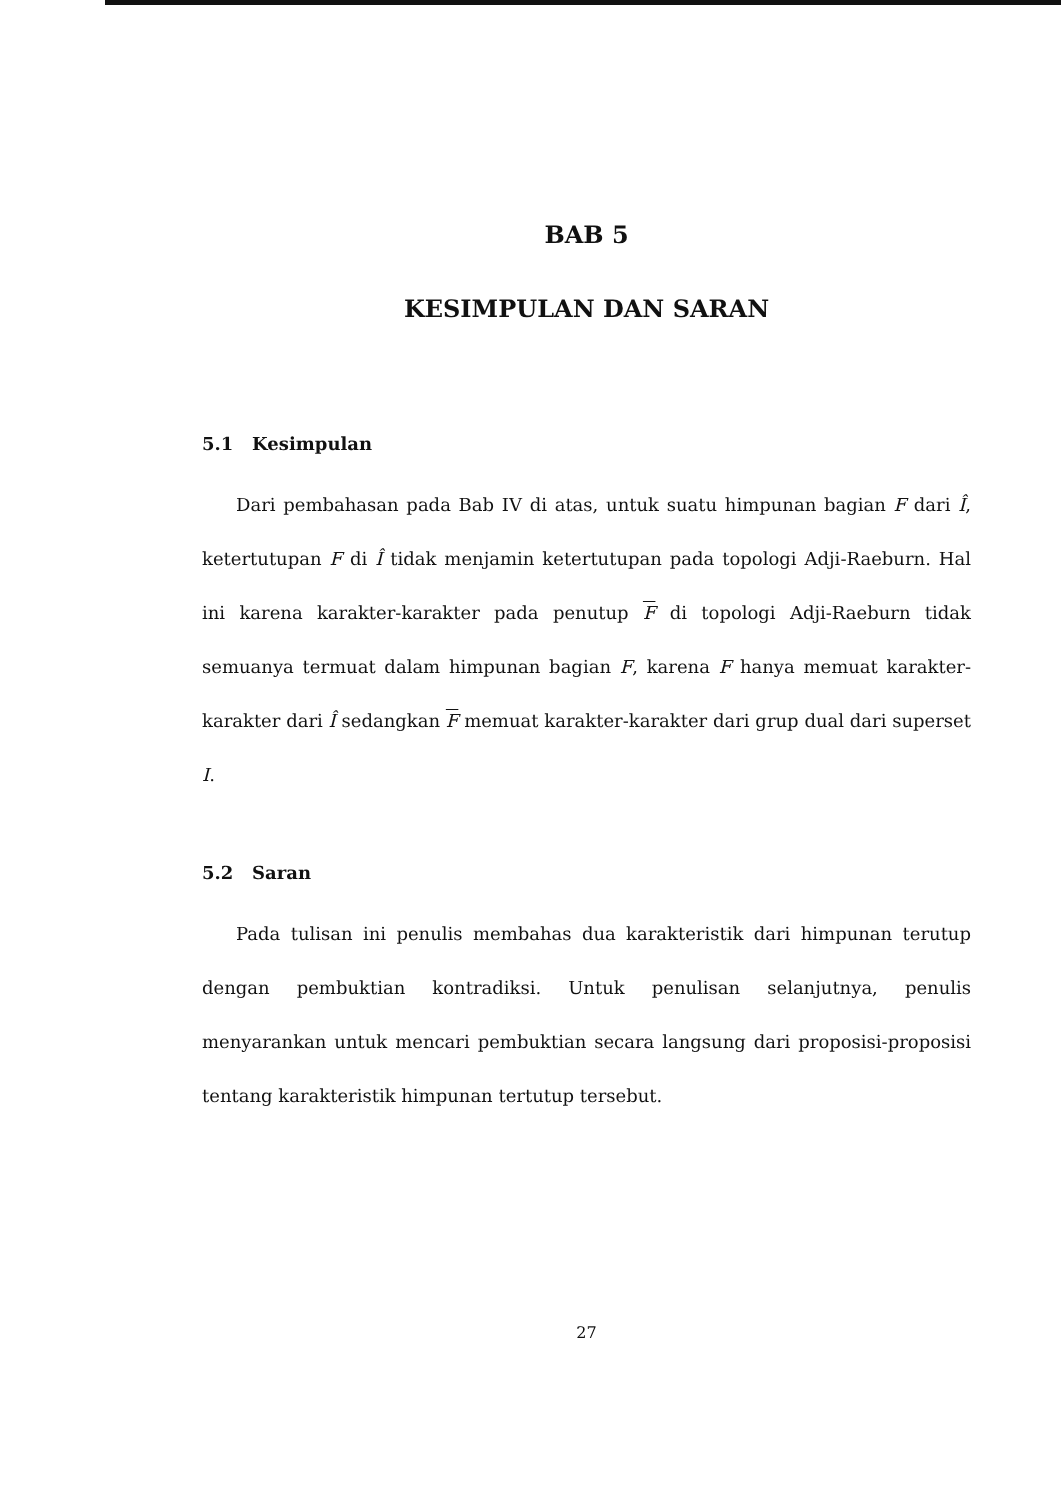BAB 5
KESIMPULAN DAN SARAN
5.1 Kesimpulan
Dari pembahasan pada Bab IV di atas, untuk suatu himpunan bagian F dari Î, ketertutupan F di Î tidak menjamin ketertutupan pada topologi Adji-Raeburn. Hal ini karena karakter-karakter pada penutup F di topologi Adji-Raeburn tidak semuanya termuat dalam himpunan bagian F, karena F hanya memuat karakter-karakter dari Î sedangkan F memuat karakter-karakter dari grup dual dari superset I.
5.2 Saran
Pada tulisan ini penulis membahas dua karakteristik dari himpunan terutup dengan pembuktian kontradiksi. Untuk penulisan selanjutnya, penulis menyarankan untuk mencari pembuktian secara langsung dari proposisi-proposisi tentang karakteristik himpunan tertutup tersebut.
27